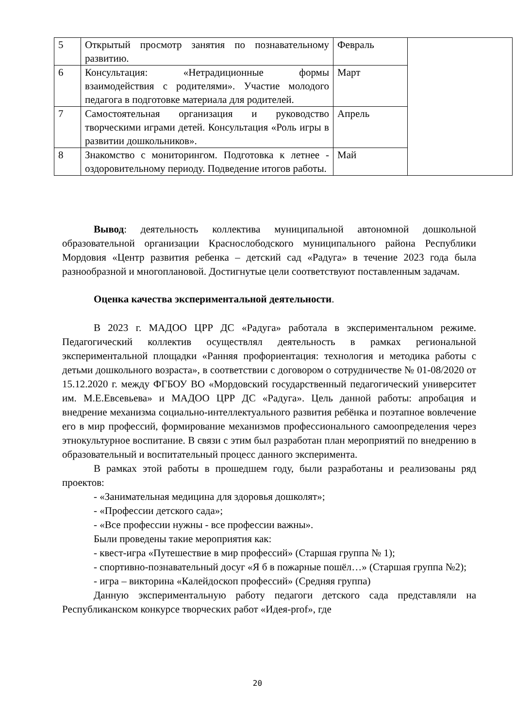| 5 | Открытый просмотр занятия по познавательному развитию. | Февраль | |
| 6 | Консультация: «Нетрадиционные формы взаимодействия с родителями». Участие молодого педагога в подготовке материала для родителей. | Март | |
| 7 | Самостоятельная организация и руководство творческими играми детей. Консультация «Роль игры в развитии дошкольников». | Апрель | |
| 8 | Знакомство с мониторингом. Подготовка к летнее - оздоровительному периоду. Подведение итогов работы. | Май | |
Вывод: деятельность коллектива муниципальной автономной дошкольной образовательной организации Краснослободского муниципального района Республики Мордовия «Центр развития ребенка – детский сад «Радуга» в течение 2023 года была разнообразной и многоплановой. Достигнутые цели соответствуют поставленным задачам.
Оценка качества экспериментальной деятельности.
В 2023 г. МАДОО ЦРР ДС «Радуга» работала в экспериментальном режиме. Педагогический коллектив осуществлял деятельность в рамках региональной экспериментальной площадки «Ранняя профориентация: технология и методика работы с детьми дошкольного возраста», в соответствии с договором о сотрудничестве № 01-08/2020 от 15.12.2020 г. между ФГБОУ ВО «Мордовский государственный педагогический университет им. М.Е.Евсевьева» и МАДОО ЦРР ДС «Радуга». Цель данной работы: апробация и внедрение механизма социально-интеллектуального развития ребёнка и поэтапное вовлечение его в мир профессий, формирование механизмов профессионального самоопределения через этнокультурное воспитание. В связи с этим был разработан план мероприятий по внедрению в образовательный и воспитательный процесс данного эксперимента.
В рамках этой работы в прошедшем году, были разработаны и реализованы ряд проектов:
- «Занимательная медицина для здоровья дошколят»;
- «Профессии детского сада»;
- «Все профессии нужны - все профессии важны».
Были проведены такие мероприятия как:
- квест-игра «Путешествие в мир профессий» (Старшая группа № 1);
- спортивно-познавательный досуг «Я б в пожарные пошёл…» (Старшая группа №2);
- игра – викторина «Калейдоскоп профессий» (Средняя группа)
Данную экспериментальную работу педагоги детского сада представляли на Республиканском конкурсе творческих работ «Идея-prof», где
20